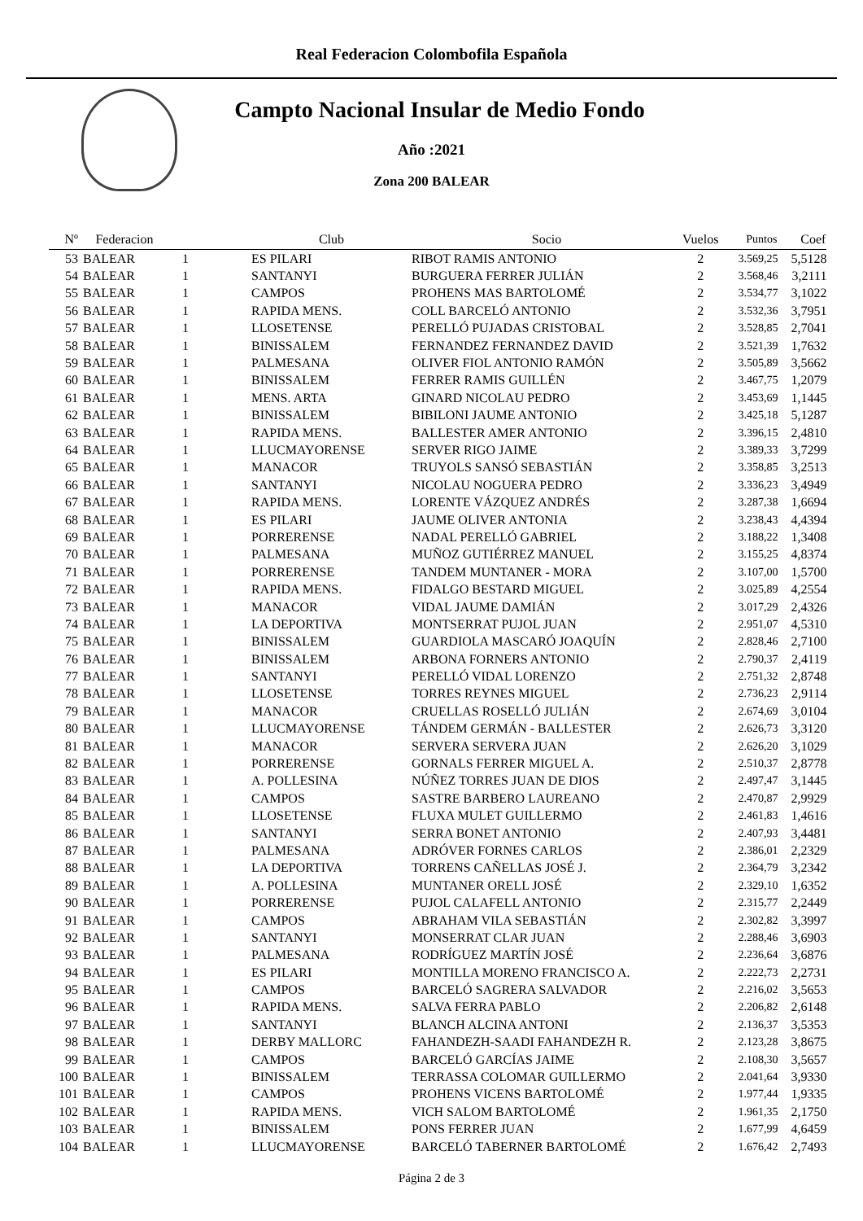Real Federacion Colombofila Española
Campto Nacional Insular de Medio Fondo
Año :2021
Zona 200 BALEAR
| Nº | Federacion | | Club | Socio | Vuelos | Puntos | Coef |
| --- | --- | --- | --- | --- | --- | --- | --- |
| 53 | BALEAR | 1 | ES PILARI | RIBOT RAMIS ANTONIO | 2 | 3.569,25 | 5,5128 |
| 54 | BALEAR | 1 | SANTANYI | BURGUERA FERRER JULIÁN | 2 | 3.568,46 | 3,2111 |
| 55 | BALEAR | 1 | CAMPOS | PROHENS MAS BARTOLOMÉ | 2 | 3.534,77 | 3,1022 |
| 56 | BALEAR | 1 | RAPIDA MENS. | COLL BARCELÓ ANTONIO | 2 | 3.532,36 | 3,7951 |
| 57 | BALEAR | 1 | LLOSETENSE | PERELLÓ PUJADAS CRISTOBAL | 2 | 3.528,85 | 2,7041 |
| 58 | BALEAR | 1 | BINISSALEM | FERNANDEZ FERNANDEZ DAVID | 2 | 3.521,39 | 1,7632 |
| 59 | BALEAR | 1 | PALMESANA | OLIVER FIOL ANTONIO RAMÓN | 2 | 3.505,89 | 3,5662 |
| 60 | BALEAR | 1 | BINISSALEM | FERRER RAMIS GUILLÉN | 2 | 3.467,75 | 1,2079 |
| 61 | BALEAR | 1 | MENS. ARTA | GINARD NICOLAU PEDRO | 2 | 3.453,69 | 1,1445 |
| 62 | BALEAR | 1 | BINISSALEM | BIBILONI JAUME ANTONIO | 2 | 3.425,18 | 5,1287 |
| 63 | BALEAR | 1 | RAPIDA MENS. | BALLESTER AMER ANTONIO | 2 | 3.396,15 | 2,4810 |
| 64 | BALEAR | 1 | LLUCMAYORENSE | SERVER RIGO JAIME | 2 | 3.389,33 | 3,7299 |
| 65 | BALEAR | 1 | MANACOR | TRUYOLS SANSÓ SEBASTIÁN | 2 | 3.358,85 | 3,2513 |
| 66 | BALEAR | 1 | SANTANYI | NICOLAU NOGUERA PEDRO | 2 | 3.336,23 | 3,4949 |
| 67 | BALEAR | 1 | RAPIDA MENS. | LORENTE VÁZQUEZ ANDRÉS | 2 | 3.287,38 | 1,6694 |
| 68 | BALEAR | 1 | ES PILARI | JAUME OLIVER ANTONIA | 2 | 3.238,43 | 4,4394 |
| 69 | BALEAR | 1 | PORRERENSE | NADAL PERELLÓ GABRIEL | 2 | 3.188,22 | 1,3408 |
| 70 | BALEAR | 1 | PALMESANA | MUÑOZ GUTIÉRREZ MANUEL | 2 | 3.155,25 | 4,8374 |
| 71 | BALEAR | 1 | PORRERENSE | TANDEM MUNTANER - MORA | 2 | 3.107,00 | 1,5700 |
| 72 | BALEAR | 1 | RAPIDA MENS. | FIDALGO BESTARD MIGUEL | 2 | 3.025,89 | 4,2554 |
| 73 | BALEAR | 1 | MANACOR | VIDAL JAUME DAMIÁN | 2 | 3.017,29 | 2,4326 |
| 74 | BALEAR | 1 | LA DEPORTIVA | MONTSERRAT PUJOL JUAN | 2 | 2.951,07 | 4,5310 |
| 75 | BALEAR | 1 | BINISSALEM | GUARDIOLA MASCARÓ JOAQUÍN | 2 | 2.828,46 | 2,7100 |
| 76 | BALEAR | 1 | BINISSALEM | ARBONA FORNERS ANTONIO | 2 | 2.790,37 | 2,4119 |
| 77 | BALEAR | 1 | SANTANYI | PERELLÓ VIDAL LORENZO | 2 | 2.751,32 | 2,8748 |
| 78 | BALEAR | 1 | LLOSETENSE | TORRES REYNES MIGUEL | 2 | 2.736,23 | 2,9114 |
| 79 | BALEAR | 1 | MANACOR | CRUELLAS ROSELLÓ JULIÁN | 2 | 2.674,69 | 3,0104 |
| 80 | BALEAR | 1 | LLUCMAYORENSE | TÁNDEM GERMÁN - BALLESTER | 2 | 2.626,73 | 3,3120 |
| 81 | BALEAR | 1 | MANACOR | SERVERA SERVERA JUAN | 2 | 2.626,20 | 3,1029 |
| 82 | BALEAR | 1 | PORRERENSE | GORNALS FERRER MIGUEL A. | 2 | 2.510,37 | 2,8778 |
| 83 | BALEAR | 1 | A. POLLESINA | NÚÑEZ TORRES JUAN DE DIOS | 2 | 2.497,47 | 3,1445 |
| 84 | BALEAR | 1 | CAMPOS | SASTRE BARBERO LAUREANO | 2 | 2.470,87 | 2,9929 |
| 85 | BALEAR | 1 | LLOSETENSE | FLUXA MULET GUILLERMO | 2 | 2.461,83 | 1,4616 |
| 86 | BALEAR | 1 | SANTANYI | SERRA BONET ANTONIO | 2 | 2.407,93 | 3,4481 |
| 87 | BALEAR | 1 | PALMESANA | ADRÓVER FORNES CARLOS | 2 | 2.386,01 | 2,2329 |
| 88 | BALEAR | 1 | LA DEPORTIVA | TORRENS CAÑELLAS JOSÉ J. | 2 | 2.364,79 | 3,2342 |
| 89 | BALEAR | 1 | A. POLLESINA | MUNTANER ORELL JOSÉ | 2 | 2.329,10 | 1,6352 |
| 90 | BALEAR | 1 | PORRERENSE | PUJOL CALAFELL ANTONIO | 2 | 2.315,77 | 2,2449 |
| 91 | BALEAR | 1 | CAMPOS | ABRAHAM VILA SEBASTIÁN | 2 | 2.302,82 | 3,3997 |
| 92 | BALEAR | 1 | SANTANYI | MONSERRAT CLAR JUAN | 2 | 2.288,46 | 3,6903 |
| 93 | BALEAR | 1 | PALMESANA | RODRÍGUEZ MARTÍN JOSÉ | 2 | 2.236,64 | 3,6876 |
| 94 | BALEAR | 1 | ES PILARI | MONTILLA MORENO FRANCISCO A. | 2 | 2.222,73 | 2,2731 |
| 95 | BALEAR | 1 | CAMPOS | BARCELÓ SAGRERA SALVADOR | 2 | 2.216,02 | 3,5653 |
| 96 | BALEAR | 1 | RAPIDA MENS. | SALVA FERRA PABLO | 2 | 2.206,82 | 2,6148 |
| 97 | BALEAR | 1 | SANTANYI | BLANCH ALCINA ANTONI | 2 | 2.136,37 | 3,5353 |
| 98 | BALEAR | 1 | DERBY MALLORC | FAHANDEZH-SAADI FAHANDEZH R. | 2 | 2.123,28 | 3,8675 |
| 99 | BALEAR | 1 | CAMPOS | BARCELÓ GARCÍAS JAIME | 2 | 2.108,30 | 3,5657 |
| 100 | BALEAR | 1 | BINISSALEM | TERRASSA COLOMAR GUILLERMO | 2 | 2.041,64 | 3,9330 |
| 101 | BALEAR | 1 | CAMPOS | PROHENS VICENS BARTOLOMÉ | 2 | 1.977,44 | 1,9335 |
| 102 | BALEAR | 1 | RAPIDA MENS. | VICH SALOM BARTOLOMÉ | 2 | 1.961,35 | 2,1750 |
| 103 | BALEAR | 1 | BINISSALEM | PONS FERRER JUAN | 2 | 1.677,99 | 4,6459 |
| 104 | BALEAR | 1 | LLUCMAYORENSE | BARCELÓ TABERNER BARTOLOMÉ | 2 | 1.676,42 | 2,7493 |
Página 2 de 3